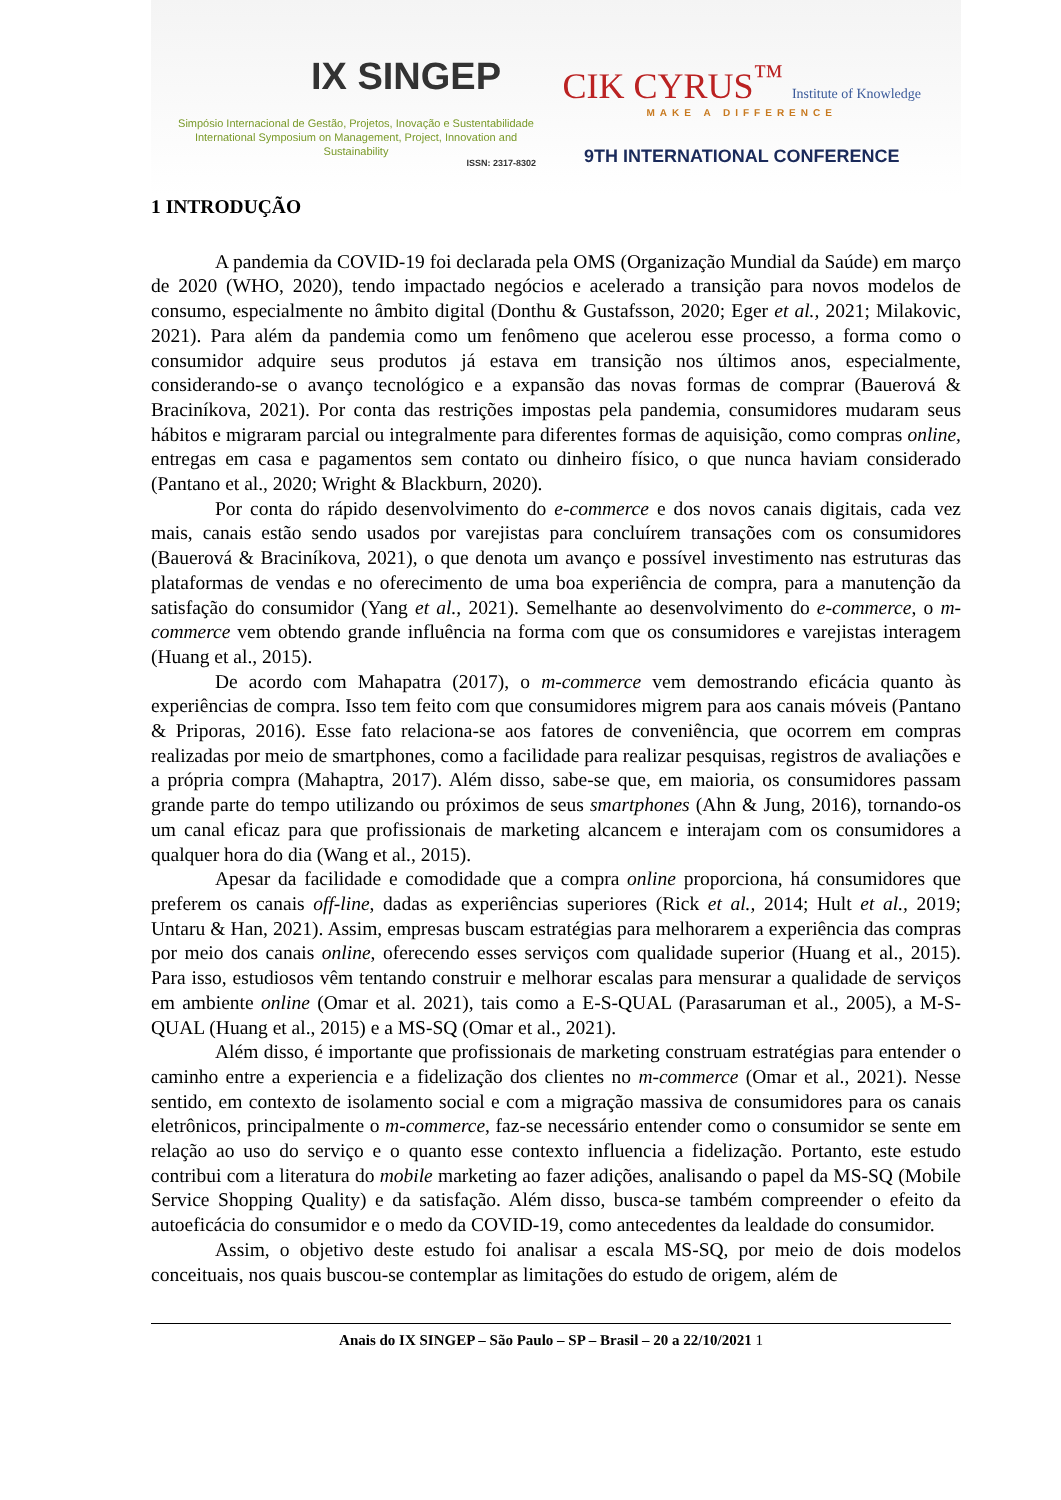IX SINGEP
Simpósio Internacional de Gestão, Projetos, Inovação e Sustentabilidade
International Symposium on Management, Project, Innovation and Sustainability
ISSN: 2317-8302
CIK CYRUS<sup>™</sup> Institute of Knowledge
MAKE A DIFFERENCE
9TH INTERNATIONAL CONFERENCE
1 INTRODUÇÃO
A pandemia da COVID-19 foi declarada pela OMS (Organização Mundial da Saúde) em março de 2020 (WHO, 2020), tendo impactado negócios e acelerado a transição para novos modelos de consumo, especialmente no âmbito digital (Donthu & Gustafsson, 2020; Eger et al., 2021; Milakovic, 2021). Para além da pandemia como um fenômeno que acelerou esse processo, a forma como o consumidor adquire seus produtos já estava em transição nos últimos anos, especialmente, considerando-se o avanço tecnológico e a expansão das novas formas de comprar (Bauerová & Braciníkova, 2021). Por conta das restrições impostas pela pandemia, consumidores mudaram seus hábitos e migraram parcial ou integralmente para diferentes formas de aquisição, como compras online, entregas em casa e pagamentos sem contato ou dinheiro físico, o que nunca haviam considerado (Pantano et al., 2020; Wright & Blackburn, 2020).
Por conta do rápido desenvolvimento do e-commerce e dos novos canais digitais, cada vez mais, canais estão sendo usados por varejistas para concluírem transações com os consumidores (Bauerová & Braciníkova, 2021), o que denota um avanço e possível investimento nas estruturas das plataformas de vendas e no oferecimento de uma boa experiência de compra, para a manutenção da satisfação do consumidor (Yang et al., 2021). Semelhante ao desenvolvimento do e-commerce, o m-commerce vem obtendo grande influência na forma com que os consumidores e varejistas interagem (Huang et al., 2015).
De acordo com Mahapatra (2017), o m-commerce vem demostrando eficácia quanto às experiências de compra. Isso tem feito com que consumidores migrem para aos canais móveis (Pantano & Priporas, 2016). Esse fato relaciona-se aos fatores de conveniência, que ocorrem em compras realizadas por meio de smartphones, como a facilidade para realizar pesquisas, registros de avaliações e a própria compra (Mahaptra, 2017). Além disso, sabe-se que, em maioria, os consumidores passam grande parte do tempo utilizando ou próximos de seus smartphones (Ahn & Jung, 2016), tornando-os um canal eficaz para que profissionais de marketing alcancem e interajam com os consumidores a qualquer hora do dia (Wang et al., 2015).
Apesar da facilidade e comodidade que a compra online proporciona, há consumidores que preferem os canais off-line, dadas as experiências superiores (Rick et al., 2014; Hult et al., 2019; Untaru & Han, 2021). Assim, empresas buscam estratégias para melhorarem a experiência das compras por meio dos canais online, oferecendo esses serviços com qualidade superior (Huang et al., 2015). Para isso, estudiosos vêm tentando construir e melhorar escalas para mensurar a qualidade de serviços em ambiente online (Omar et al. 2021), tais como a E-S-QUAL (Parasaruman et al., 2005), a M-S-QUAL (Huang et al., 2015) e a MS-SQ (Omar et al., 2021).
Além disso, é importante que profissionais de marketing construam estratégias para entender o caminho entre a experiencia e a fidelização dos clientes no m-commerce (Omar et al., 2021). Nesse sentido, em contexto de isolamento social e com a migração massiva de consumidores para os canais eletrônicos, principalmente o m-commerce, faz-se necessário entender como o consumidor se sente em relação ao uso do serviço e o quanto esse contexto influencia a fidelização. Portanto, este estudo contribui com a literatura do mobile marketing ao fazer adições, analisando o papel da MS-SQ (Mobile Service Shopping Quality) e da satisfação. Além disso, busca-se também compreender o efeito da autoeficácia do consumidor e o medo da COVID-19, como antecedentes da lealdade do consumidor.
Assim, o objetivo deste estudo foi analisar a escala MS-SQ, por meio de dois modelos conceituais, nos quais buscou-se contemplar as limitações do estudo de origem, além de
Anais do IX SINGEP – São Paulo – SP – Brasil – 20 a 22/10/2021 1